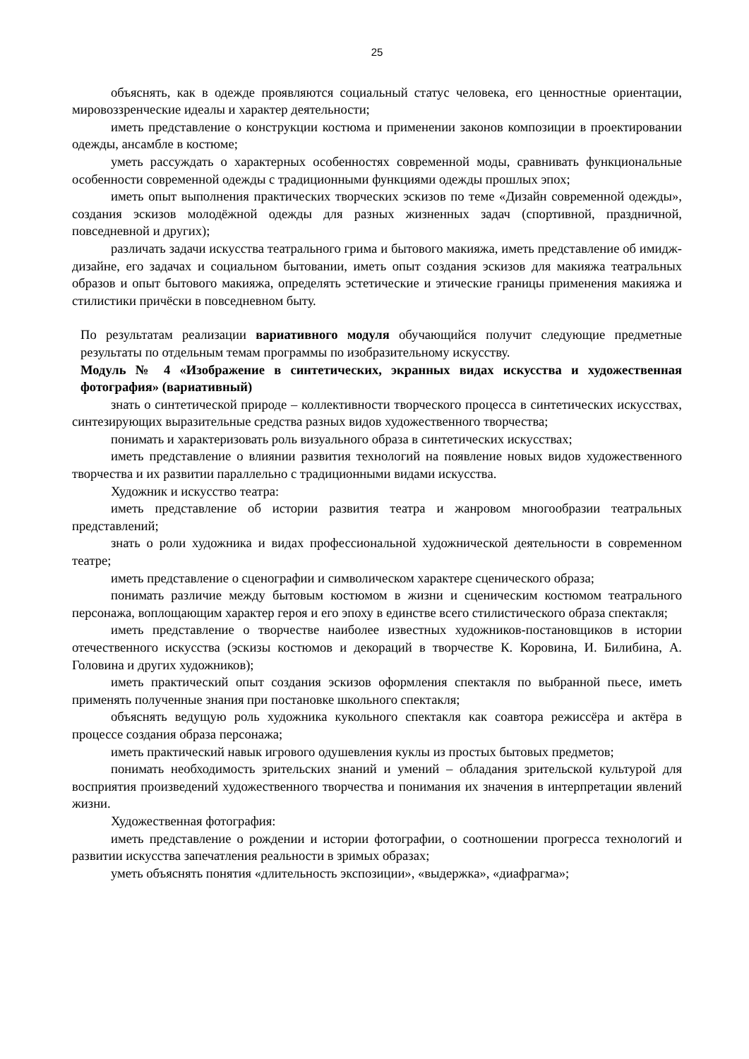25
объяснять, как в одежде проявляются социальный статус человека, его ценностные ориентации, мировоззренческие идеалы и характер деятельности;
иметь представление о конструкции костюма и применении законов композиции в проектировании одежды, ансамбле в костюме;
уметь рассуждать о характерных особенностях современной моды, сравнивать функциональные особенности современной одежды с традиционными функциями одежды прошлых эпох;
иметь опыт выполнения практических творческих эскизов по теме «Дизайн современной одежды», создания эскизов молодёжной одежды для разных жизненных задач (спортивной, праздничной, повседневной и других);
различать задачи искусства театрального грима и бытового макияжа, иметь представление об имидж-дизайне, его задачах и социальном бытовании, иметь опыт создания эскизов для макияжа театральных образов и опыт бытового макияжа, определять эстетические и этические границы применения макияжа и стилистики причёски в повседневном быту.
По результатам реализации вариативного модуля обучающийся получит следующие предметные результаты по отдельным темам программы по изобразительному искусству.
Модуль № 4 «Изображение в синтетических, экранных видах искусства и художественная фотография» (вариативный)
знать о синтетической природе – коллективности творческого процесса в синтетических искусствах, синтезирующих выразительные средства разных видов художественного творчества;
понимать и характеризовать роль визуального образа в синтетических искусствах;
иметь представление о влиянии развития технологий на появление новых видов художественного творчества и их развитии параллельно с традиционными видами искусства.
Художник и искусство театра:
иметь представление об истории развития театра и жанровом многообразии театральных представлений;
знать о роли художника и видах профессиональной художнической деятельности в современном театре;
иметь представление о сценографии и символическом характере сценического образа;
понимать различие между бытовым костюмом в жизни и сценическим костюмом театрального персонажа, воплощающим характер героя и его эпоху в единстве всего стилистического образа спектакля;
иметь представление о творчестве наиболее известных художников-постановщиков в истории отечественного искусства (эскизы костюмов и декораций в творчестве К. Коровина, И. Билибина, А. Головина и других художников);
иметь практический опыт создания эскизов оформления спектакля по выбранной пьесе, иметь применять полученные знания при постановке школьного спектакля;
объяснять ведущую роль художника кукольного спектакля как соавтора режиссёра и актёра в процессе создания образа персонажа;
иметь практический навык игрового одушевления куклы из простых бытовых предметов;
понимать необходимость зрительских знаний и умений – обладания зрительской культурой для восприятия произведений художественного творчества и понимания их значения в интерпретации явлений жизни.
Художественная фотография:
иметь представление о рождении и истории фотографии, о соотношении прогресса технологий и развитии искусства запечатления реальности в зримых образах;
уметь объяснять понятия «длительность экспозиции», «выдержка», «диафрагма»;